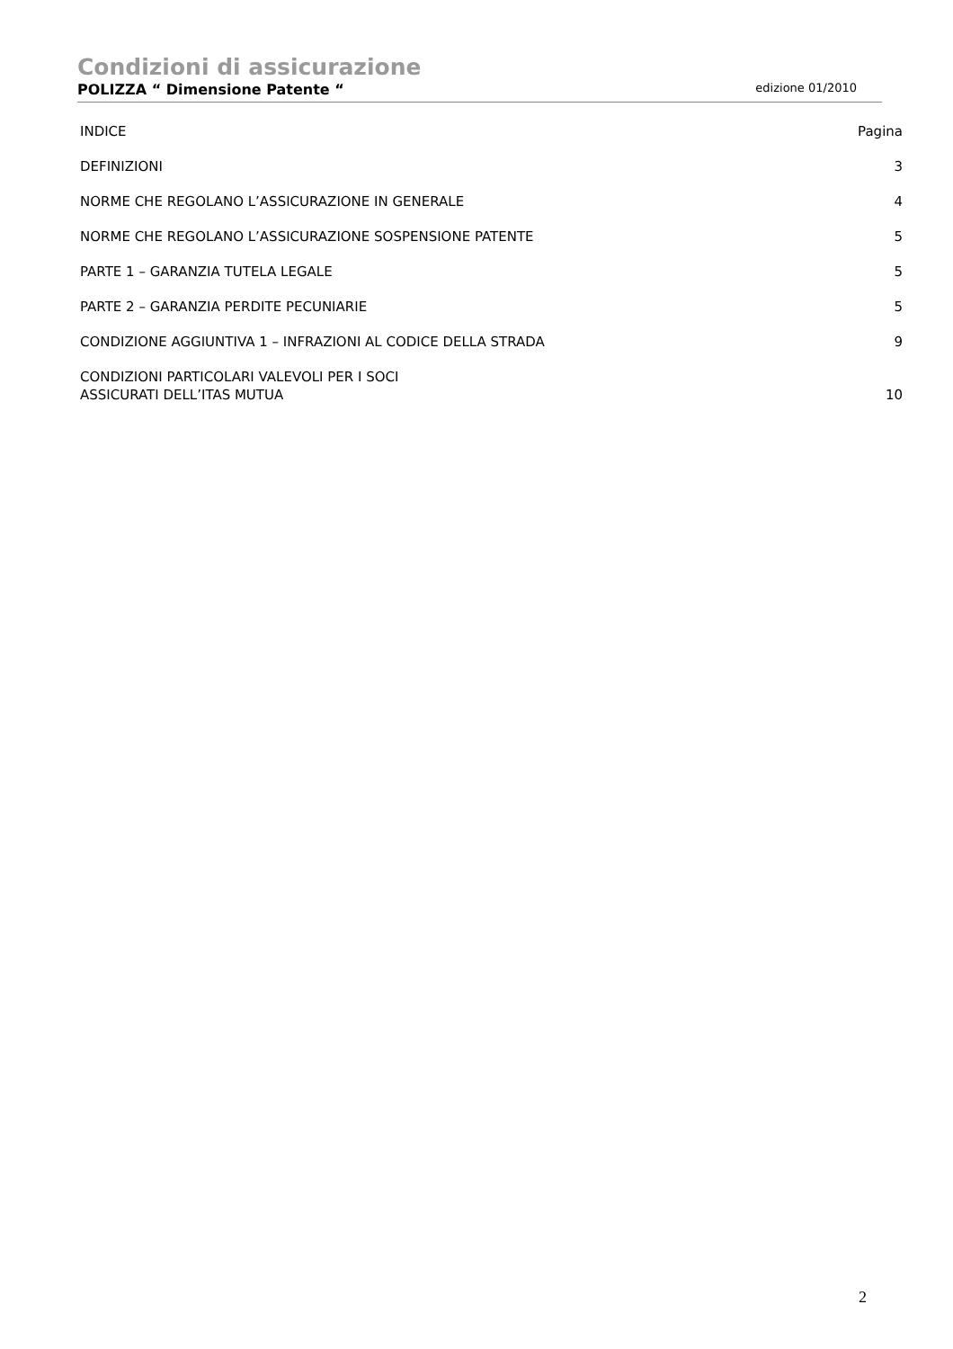Condizioni di assicurazione
POLIZZA “ Dimensione Patente “edizione 01/2010
INDICE Pagina
DEFINIZIONI 3
NORME CHE REGOLANO L’ASSICURAZIONE IN GENERALE 4
NORME CHE REGOLANO L’ASSICURAZIONE SOSPENSIONE PATENTE 5
PARTE 1 – GARANZIA TUTELA LEGALE 5
PARTE 2 – GARANZIA PERDITE PECUNIARIE 5
CONDIZIONE AGGIUNTIVA 1 – INFRAZIONI AL CODICE DELLA STRADA 9
CONDIZIONI PARTICOLARI VALEVOLI PER I SOCI
ASSICURATI DELL’ITAS MUTUA 10
2